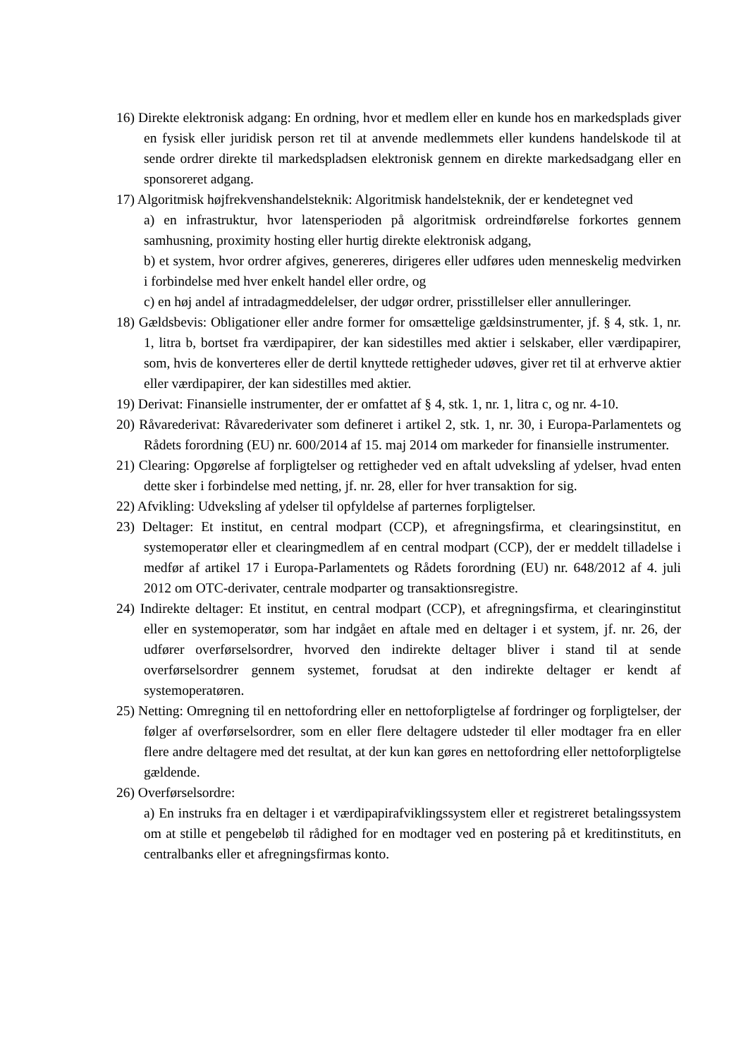16) Direkte elektronisk adgang: En ordning, hvor et medlem eller en kunde hos en markedsplads giver en fysisk eller juridisk person ret til at anvende medlemmets eller kundens handelskode til at sende ordrer direkte til markedspladsen elektronisk gennem en direkte markedsadgang eller en sponsoreret adgang.
17) Algoritmisk højfrekvenshandelsteknik: Algoritmisk handelsteknik, der er kendetegnet ved
a) en infrastruktur, hvor latensperioden på algoritmisk ordreindførelse forkortes gennem samhusning, proximity hosting eller hurtig direkte elektronisk adgang,
b) et system, hvor ordrer afgives, genereres, dirigeres eller udføres uden menneskelig medvirken i forbindelse med hver enkelt handel eller ordre, og
c) en høj andel af intradagmeddelelser, der udgør ordrer, prisstillelser eller annulleringer.
18) Gældsbevis: Obligationer eller andre former for omsættelige gældsinstrumenter, jf. § 4, stk. 1, nr. 1, litra b, bortset fra værdipapirer, der kan sidestilles med aktier i selskaber, eller værdipapirer, som, hvis de konverteres eller de dertil knyttede rettigheder udøves, giver ret til at erhverve aktier eller værdipapirer, der kan sidestilles med aktier.
19) Derivat: Finansielle instrumenter, der er omfattet af § 4, stk. 1, nr. 1, litra c, og nr. 4-10.
20) Råvarederivat: Råvarederivater som defineret i artikel 2, stk. 1, nr. 30, i Europa-Parlamentets og Rådets forordning (EU) nr. 600/2014 af 15. maj 2014 om markeder for finansielle instrumenter.
21) Clearing: Opgørelse af forpligtelser og rettigheder ved en aftalt udveksling af ydelser, hvad enten dette sker i forbindelse med netting, jf. nr. 28, eller for hver transaktion for sig.
22) Afvikling: Udveksling af ydelser til opfyldelse af parternes forpligtelser.
23) Deltager: Et institut, en central modpart (CCP), et afregningsfirma, et clearingsinstitut, en systemoperatør eller et clearingmedlem af en central modpart (CCP), der er meddelt tilladelse i medfør af artikel 17 i Europa-Parlamentets og Rådets forordning (EU) nr. 648/2012 af 4. juli 2012 om OTC-derivater, centrale modparter og transaktionsregistre.
24) Indirekte deltager: Et institut, en central modpart (CCP), et afregningsfirma, et clearinginstitut eller en systemoperatør, som har indgået en aftale med en deltager i et system, jf. nr. 26, der udfører overførselsordrer, hvorved den indirekte deltager bliver i stand til at sende overførselsordrer gennem systemet, forudsat at den indirekte deltager er kendt af systemoperatøren.
25) Netting: Omregning til en nettofordring eller en nettoforpligtelse af fordringer og forpligtelser, der følger af overførselsordrer, som en eller flere deltagere udsteder til eller modtager fra en eller flere andre deltagere med det resultat, at der kun kan gøres en nettofordring eller nettoforpligtelse gældende.
26) Overførselsordre:
a) En instruks fra en deltager i et værdipapirafviklingssystem eller et registreret betalingssystem om at stille et pengebeløb til rådighed for en modtager ved en postering på et kreditinstituts, en centralbanks eller et afregningsfirmas konto.